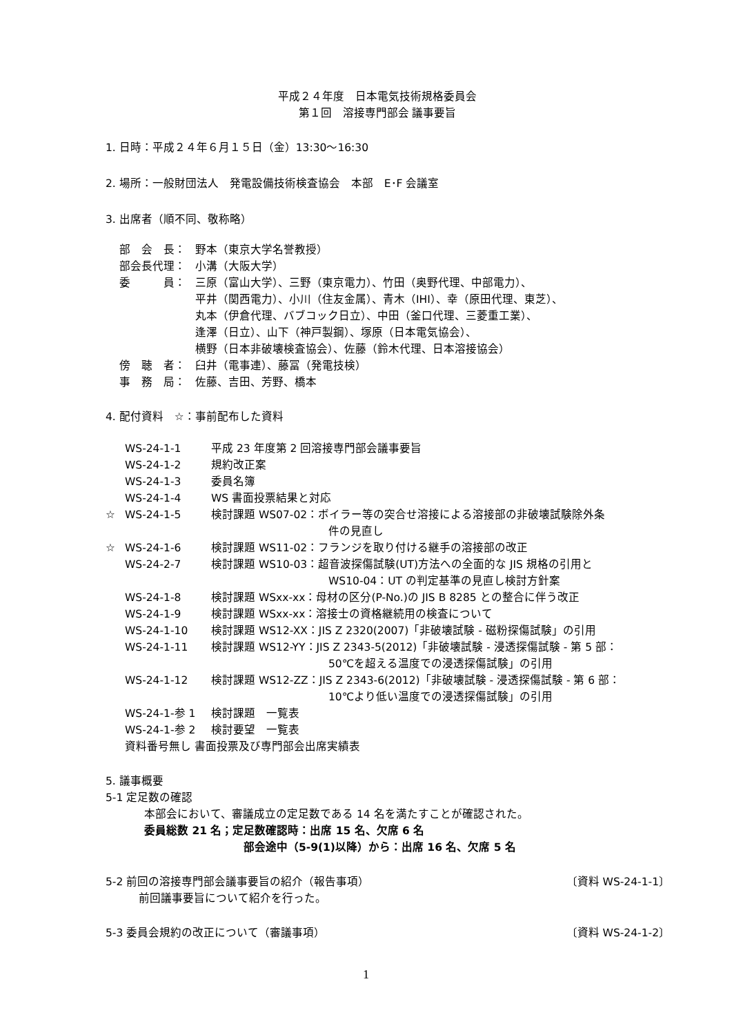平成２４年度　日本電気技術規格委員会
第１回　溶接専門部会 議事要旨
1. 日時：平成２４年６月１５日（金）13:30～16:30
2. 場所：一般財団法人　発電設備技術検査協会　本部　E･F 会議室
3. 出席者（順不同、敬称略）
| 部 会 長： | 野本（東京大学名誉教授） |
| 部会長代理： | 小溝（大阪大学） |
| 委 員： | 三原（富山大学）、三野（東京電力）、竹田（奥野代理、中部電力）、 平井（関西電力）、小川（住友金属）、青木（IHI）、幸（原田代理、東芝）、 丸本（伊倉代理、バブコック日立）、中田（釜口代理、三菱重工業）、 逢澤（日立）、山下（神戸製鋼）、塚原（日本電気協会）、 横野（日本非破壊検査協会）、佐藤（鈴木代理、日本溶接協会） |
| 傍 聴 者： | 臼井（電事連）、藤冨（発電技検） |
| 事 務 局： | 佐藤、吉田、芳野、橋本 |
4. 配付資料　☆：事前配布した資料
| | WS-24-1-1 | 平成 23 年度第 2 回溶接専門部会議事要旨 |
| | WS-24-1-2 | 規約改正案 |
| | WS-24-1-3 | 委員名簿 |
| | WS-24-1-4 | WS 書面投票結果と対応 |
| ☆ | WS-24-1-5 | 検討課題 WS07-02：ボイラー等の突合せ溶接による溶接部の非破壊試験除外条 件の見直し |
| ☆ | WS-24-1-6 | 検討課題 WS11-02：フランジを取り付ける継手の溶接部の改正 |
| | WS-24-2-7 | 検討課題 WS10-03：超音波探傷試験(UT)方法への全面的な JIS 規格の引用と WS10-04：UT の判定基準の見直し検討方針案 |
| | WS-24-1-8 | 検討課題 WSxx-xx：母材の区分(P-No.)の JIS B 8285 との整合に伴う改正 |
| | WS-24-1-9 | 検討課題 WSxx-xx：溶接士の資格継続用の検査について |
| | WS-24-1-10 | 検討課題 WS12-XX：JIS Z 2320(2007)「非破壊試験 - 磁粉探傷試験」の引用 |
| | WS-24-1-11 | 検討課題 WS12-YY：JIS Z 2343-5(2012)「非破壊試験 - 浸透探傷試験 - 第 5 部： 50℃を超える温度での浸透探傷試験」の引用 |
| | WS-24-1-12 | 検討課題 WS12-ZZ：JIS Z 2343-6(2012)「非破壊試験 - 浸透探傷試験 - 第 6 部： 10℃より低い温度での浸透探傷試験」の引用 |
| | WS-24-1-参 1 | 検討課題 一覧表 |
| | WS-24-1-参 2 | 検討要望 一覧表 |
| | 資料番号無し 書面投票及び専門部会出席実績表 | |
5. 議事概要
5-1 定足数の確認
本部会において、審議成立の定足数である 14 名を満たすことが確認された。
委員総数 21 名；定足数確認時：出席 15 名、欠席 6 名
部会途中（5-9(1)以降）から：出席 16 名、欠席 5 名
5-2 前回の溶接専門部会議事要旨の紹介（報告事項） 〔資料 WS-24-1-1〕
前回議事要旨について紹介を行った。
5-3 委員会規約の改正について（審議事項） 〔資料 WS-24-1-2〕
1